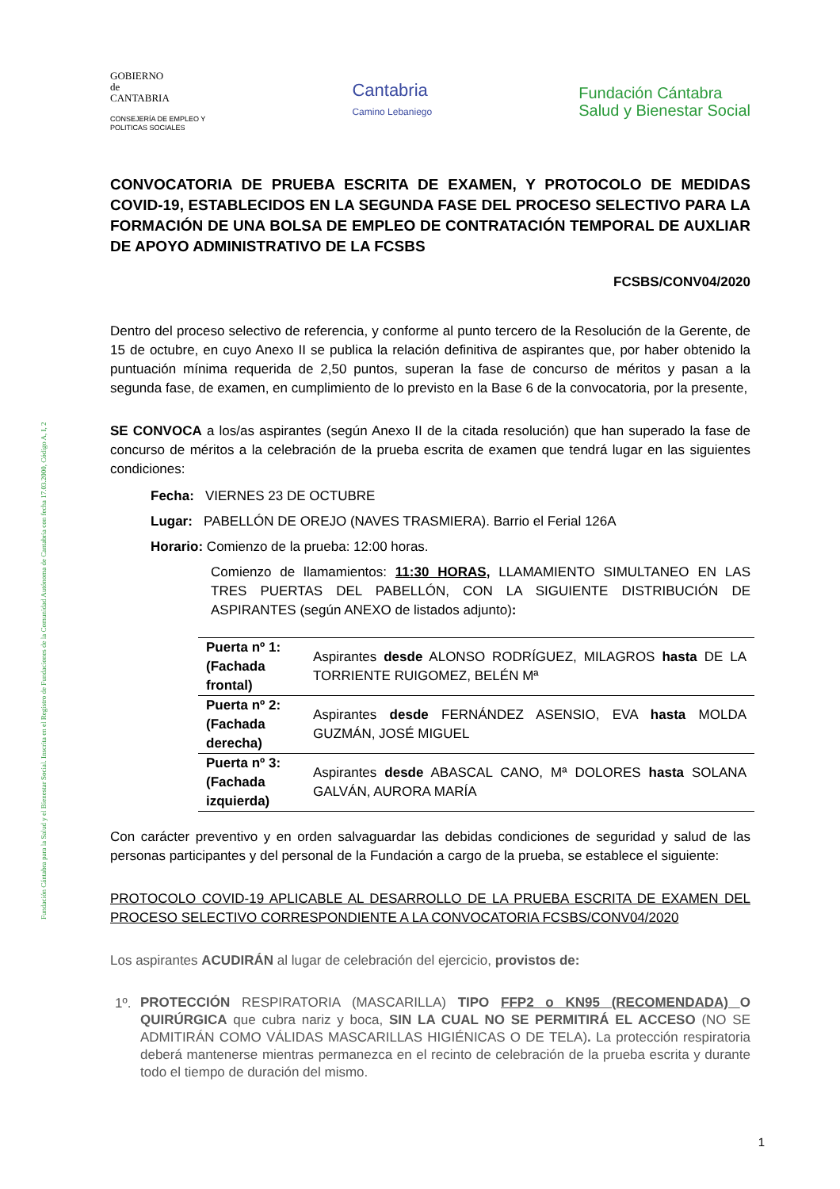Fundación Cántabra para la Salud y el Bienestar Social. Inscrita en el Registro de Fundaciones de la Comunidad Autónoma de Cantabria con fecha 17.03.2000, Código A, I, 2
GOBIERNO
de
CANTABRIA
CONSEJERÍA DE EMPLEO Y
POLITICAS SOCIALES
Cantabria
Camino Lebaniego
Fundación Cántabra
Salud y Bienestar Social
CONVOCATORIA DE PRUEBA ESCRITA DE EXAMEN, Y PROTOCOLO DE MEDIDAS COVID-19, ESTABLECIDOS EN LA SEGUNDA FASE DEL PROCESO SELECTIVO PARA LA FORMACIÓN DE UNA BOLSA DE EMPLEO DE CONTRATACIÓN TEMPORAL DE AUXLIAR DE APOYO ADMINISTRATIVO DE LA FCSBS
FCSBS/CONV04/2020
Dentro del proceso selectivo de referencia, y conforme al punto tercero de la Resolución de la Gerente, de 15 de octubre, en cuyo Anexo II se publica la relación definitiva de aspirantes que, por haber obtenido la puntuación mínima requerida de 2,50 puntos, superan la fase de concurso de méritos y pasan a la segunda fase, de examen, en cumplimiento de lo previsto en la Base 6 de la convocatoria, por la presente,
SE CONVOCA a los/as aspirantes (según Anexo II de la citada resolución) que han superado la fase de concurso de méritos a la celebración de la prueba escrita de examen que tendrá lugar en las siguientes condiciones:
Fecha: VIERNES 23 DE OCTUBRE
Lugar: PABELLÓN DE OREJO (NAVES TRASMIERA). Barrio el Ferial 126A
Horario: Comienzo de la prueba: 12:00 horas.
Comienzo de llamamientos: 11:30 HORAS, LLAMAMIENTO SIMULTANEO EN LAS TRES PUERTAS DEL PABELLÓN, CON LA SIGUIENTE DISTRIBUCIÓN DE ASPIRANTES (según ANEXO de listados adjunto):
| Puerta nº 1: (Fachada frontal) | Aspirantes desde ALONSO RODRÍGUEZ, MILAGROS hasta DE LA TORRIENTE RUIGOMEZ, BELÉN Mª |
| Puerta nº 2: (Fachada derecha) | Aspirantes desde FERNÁNDEZ ASENSIO, EVA hasta MOLDA GUZMÁN, JOSÉ MIGUEL |
| Puerta nº 3: (Fachada izquierda) | Aspirantes desde ABASCAL CANO, Mª DOLORES hasta SOLANA GALVÁN, AURORA MARÍA |
Con carácter preventivo y en orden salvaguardar las debidas condiciones de seguridad y salud de las personas participantes y del personal de la Fundación a cargo de la prueba, se establece el siguiente:
PROTOCOLO COVID-19 APLICABLE AL DESARROLLO DE LA PRUEBA ESCRITA DE EXAMEN DEL PROCESO SELECTIVO CORRESPONDIENTE A LA CONVOCATORIA FCSBS/CONV04/2020
Los aspirantes ACUDIRÁN al lugar de celebración del ejercicio, provistos de:
1º. PROTECCIÓN RESPIRATORIA (MASCARILLA) TIPO FFP2 o KN95 (RECOMENDADA) O QUIRÚRGICA que cubra nariz y boca, SIN LA CUAL NO SE PERMITIRÁ EL ACCESO (NO SE ADMITIRÁN COMO VÁLIDAS MASCARILLAS HIGIÉNICAS O DE TELA). La protección respiratoria deberá mantenerse mientras permanezca en el recinto de celebración de la prueba escrita y durante todo el tiempo de duración del mismo.
1